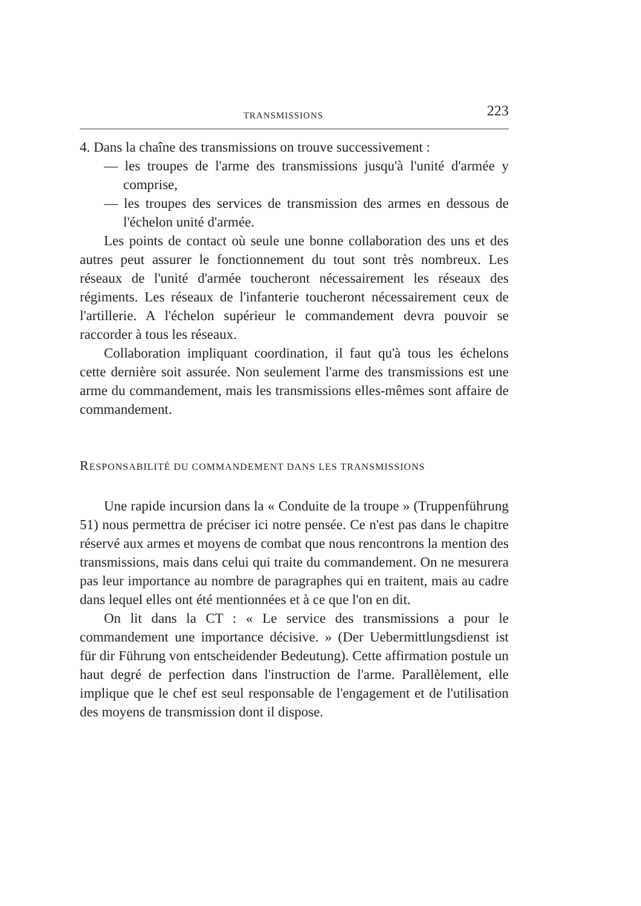TRANSMISSIONS 223
4. Dans la chaîne des transmissions on trouve successivement :
— les troupes de l'arme des transmissions jusqu'à l'unité d'armée y comprise,
— les troupes des services de transmission des armes en dessous de l'échelon unité d'armée.
Les points de contact où seule une bonne collaboration des uns et des autres peut assurer le fonctionnement du tout sont très nombreux. Les réseaux de l'unité d'armée toucheront nécessairement les réseaux des régiments. Les réseaux de l'infanterie toucheront nécessairement ceux de l'artillerie. A l'échelon supérieur le commandement devra pouvoir se raccorder à tous les réseaux.
Collaboration impliquant coordination, il faut qu'à tous les échelons cette dernière soit assurée. Non seulement l'arme des transmissions est une arme du commandement, mais les transmissions elles-mêmes sont affaire de commandement.
RESPONSABILITÉ DU COMMANDEMENT DANS LES TRANSMISSIONS
Une rapide incursion dans la « Conduite de la troupe » (Truppenführung 51) nous permettra de préciser ici notre pensée. Ce n'est pas dans le chapitre réservé aux armes et moyens de combat que nous rencontrons la mention des transmissions, mais dans celui qui traite du commandement. On ne mesurera pas leur importance au nombre de paragraphes qui en traitent, mais au cadre dans lequel elles ont été mentionnées et à ce que l'on en dit.
On lit dans la CT : « Le service des transmissions a pour le commandement une importance décisive. » (Der Uebermittlungsdienst ist für dir Führung von entscheidender Bedeutung). Cette affirmation postule un haut degré de perfection dans l'instruction de l'arme. Parallèlement, elle implique que le chef est seul responsable de l'engagement et de l'utilisation des moyens de transmission dont il dispose.